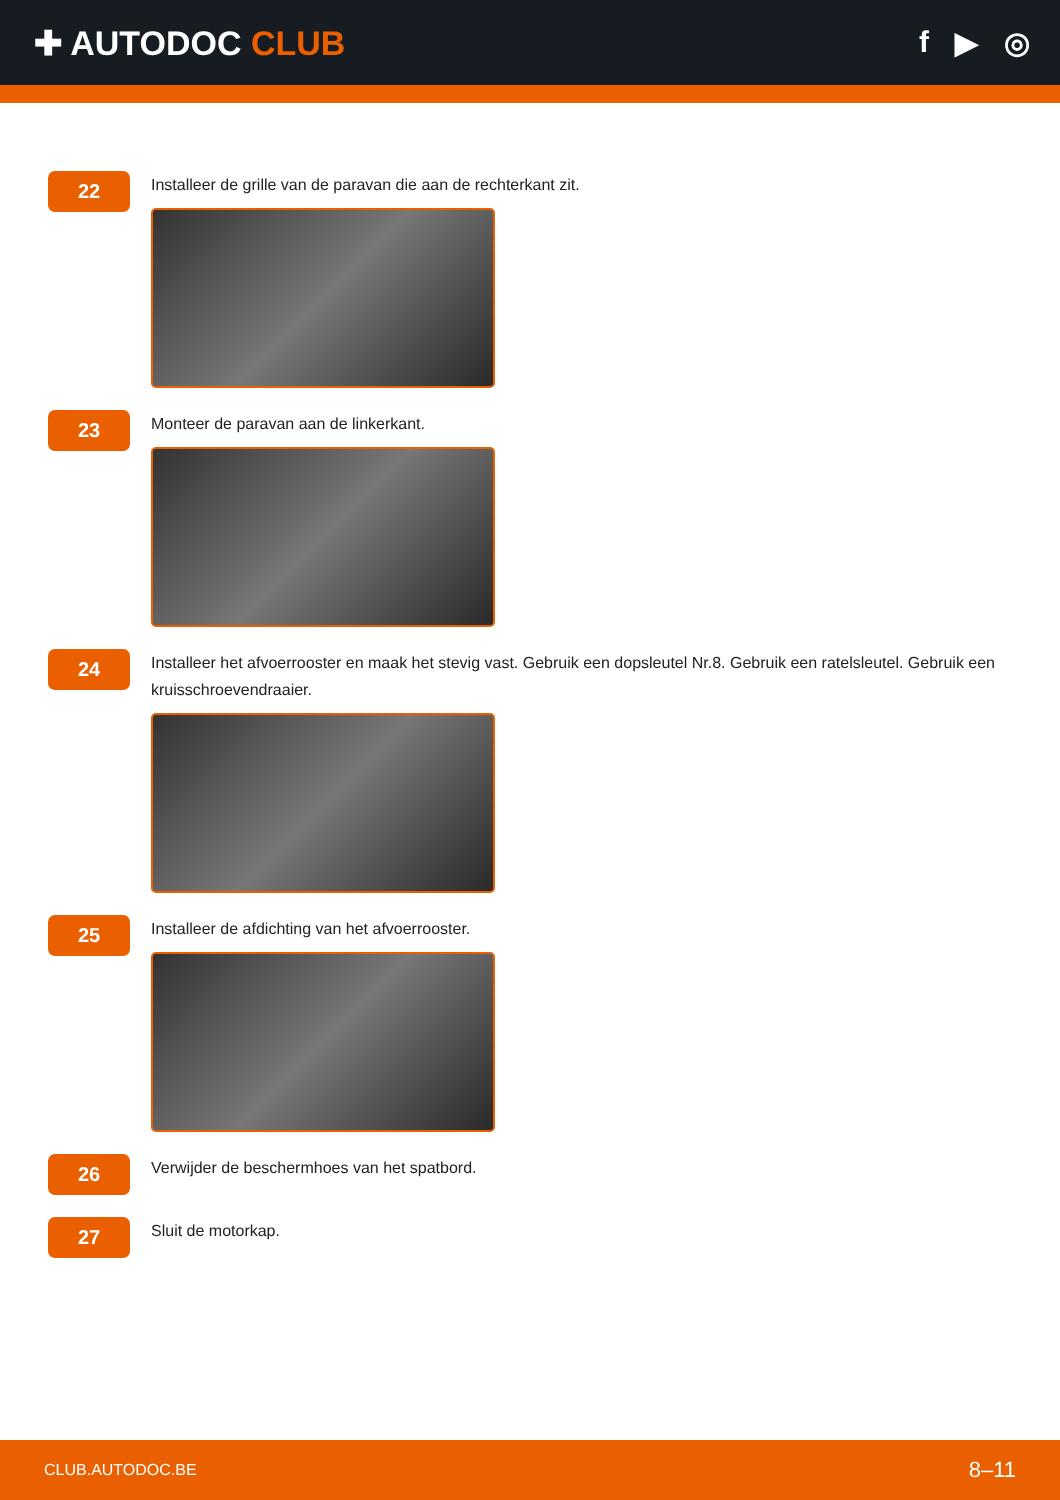✚ AUTODOC CLUB f ▶ ◎
22
Installeer de grille van de paravan die aan de rechterkant zit.
23
Monteer de paravan aan de linkerkant.
24
Installeer het afvoerrooster en maak het stevig vast. Gebruik een dopsleutel Nr.8. Gebruik een ratelsleutel. Gebruik een kruisschroevendraaier.
25
Installeer de afdichting van het afvoerrooster.
26
Verwijder de beschermhoes van het spatbord.
27
Sluit de motorkap.
CLUB.AUTODOC.BE 8–11